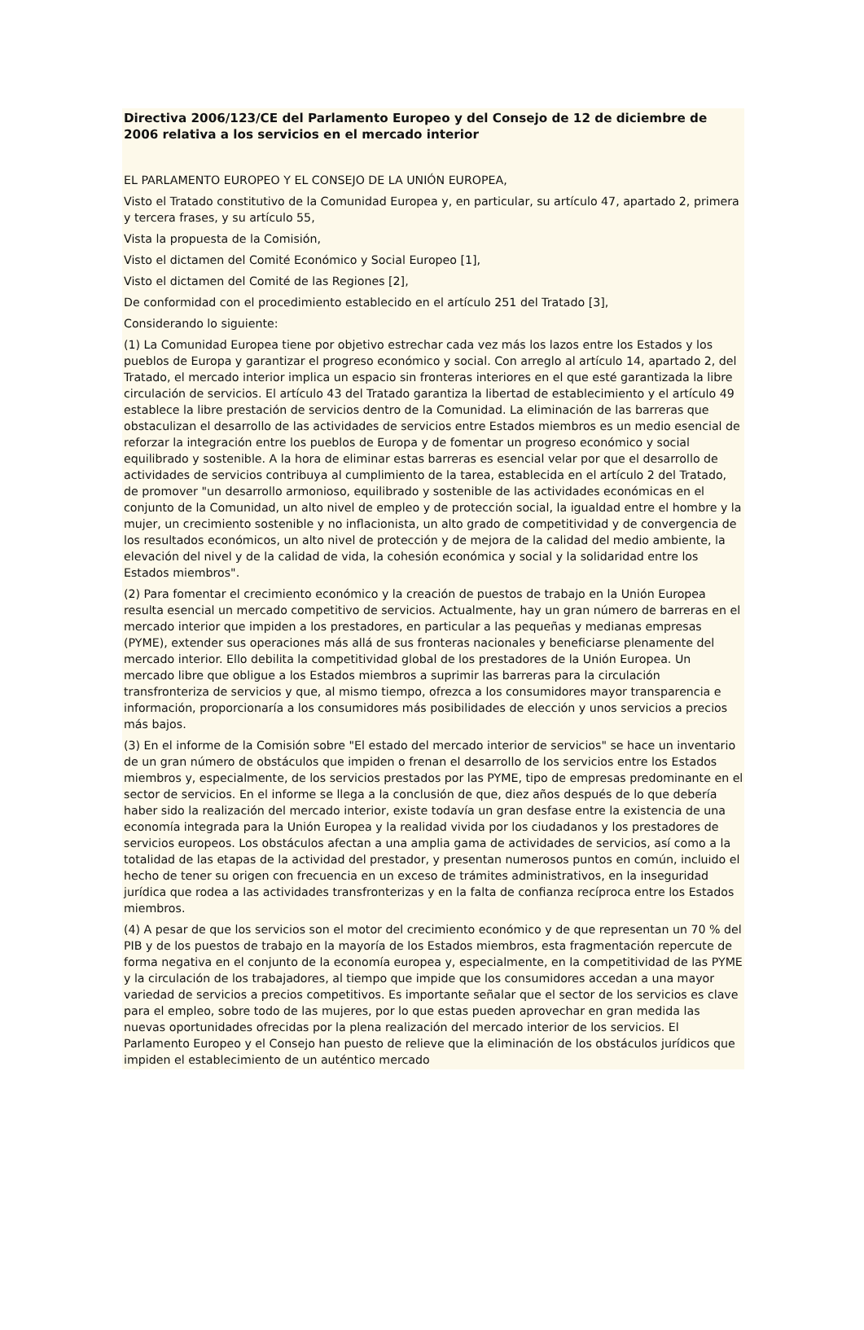Directiva 2006/123/CE del Parlamento Europeo y del Consejo de 12 de diciembre de 2006 relativa a los servicios en el mercado interior
EL PARLAMENTO EUROPEO Y EL CONSEJO DE LA UNIÓN EUROPEA,
Visto el Tratado constitutivo de la Comunidad Europea y, en particular, su artículo 47, apartado 2, primera y tercera frases, y su artículo 55,
Vista la propuesta de la Comisión,
Visto el dictamen del Comité Económico y Social Europeo [1],
Visto el dictamen del Comité de las Regiones [2],
De conformidad con el procedimiento establecido en el artículo 251 del Tratado [3],
Considerando lo siguiente:
(1) La Comunidad Europea tiene por objetivo estrechar cada vez más los lazos entre los Estados y los pueblos de Europa y garantizar el progreso económico y social. Con arreglo al artículo 14, apartado 2, del Tratado, el mercado interior implica un espacio sin fronteras interiores en el que esté garantizada la libre circulación de servicios. El artículo 43 del Tratado garantiza la libertad de establecimiento y el artículo 49 establece la libre prestación de servicios dentro de la Comunidad. La eliminación de las barreras que obstaculizan el desarrollo de las actividades de servicios entre Estados miembros es un medio esencial de reforzar la integración entre los pueblos de Europa y de fomentar un progreso económico y social equilibrado y sostenible. A la hora de eliminar estas barreras es esencial velar por que el desarrollo de actividades de servicios contribuya al cumplimiento de la tarea, establecida en el artículo 2 del Tratado, de promover "un desarrollo armonioso, equilibrado y sostenible de las actividades económicas en el conjunto de la Comunidad, un alto nivel de empleo y de protección social, la igualdad entre el hombre y la mujer, un crecimiento sostenible y no inflacionista, un alto grado de competitividad y de convergencia de los resultados económicos, un alto nivel de protección y de mejora de la calidad del medio ambiente, la elevación del nivel y de la calidad de vida, la cohesión económica y social y la solidaridad entre los Estados miembros".
(2) Para fomentar el crecimiento económico y la creación de puestos de trabajo en la Unión Europea resulta esencial un mercado competitivo de servicios. Actualmente, hay un gran número de barreras en el mercado interior que impiden a los prestadores, en particular a las pequeñas y medianas empresas (PYME), extender sus operaciones más allá de sus fronteras nacionales y beneficiarse plenamente del mercado interior. Ello debilita la competitividad global de los prestadores de la Unión Europea. Un mercado libre que obligue a los Estados miembros a suprimir las barreras para la circulación transfronteriza de servicios y que, al mismo tiempo, ofrezca a los consumidores mayor transparencia e información, proporcionaría a los consumidores más posibilidades de elección y unos servicios a precios más bajos.
(3) En el informe de la Comisión sobre "El estado del mercado interior de servicios" se hace un inventario de un gran número de obstáculos que impiden o frenan el desarrollo de los servicios entre los Estados miembros y, especialmente, de los servicios prestados por las PYME, tipo de empresas predominante en el sector de servicios. En el informe se llega a la conclusión de que, diez años después de lo que debería haber sido la realización del mercado interior, existe todavía un gran desfase entre la existencia de una economía integrada para la Unión Europea y la realidad vivida por los ciudadanos y los prestadores de servicios europeos. Los obstáculos afectan a una amplia gama de actividades de servicios, así como a la totalidad de las etapas de la actividad del prestador, y presentan numerosos puntos en común, incluido el hecho de tener su origen con frecuencia en un exceso de trámites administrativos, en la inseguridad jurídica que rodea a las actividades transfronterizas y en la falta de confianza recíproca entre los Estados miembros.
(4) A pesar de que los servicios son el motor del crecimiento económico y de que representan un 70 % del PIB y de los puestos de trabajo en la mayoría de los Estados miembros, esta fragmentación repercute de forma negativa en el conjunto de la economía europea y, especialmente, en la competitividad de las PYME y la circulación de los trabajadores, al tiempo que impide que los consumidores accedan a una mayor variedad de servicios a precios competitivos. Es importante señalar que el sector de los servicios es clave para el empleo, sobre todo de las mujeres, por lo que estas pueden aprovechar en gran medida las nuevas oportunidades ofrecidas por la plena realización del mercado interior de los servicios. El Parlamento Europeo y el Consejo han puesto de relieve que la eliminación de los obstáculos jurídicos que impiden el establecimiento de un auténtico mercado